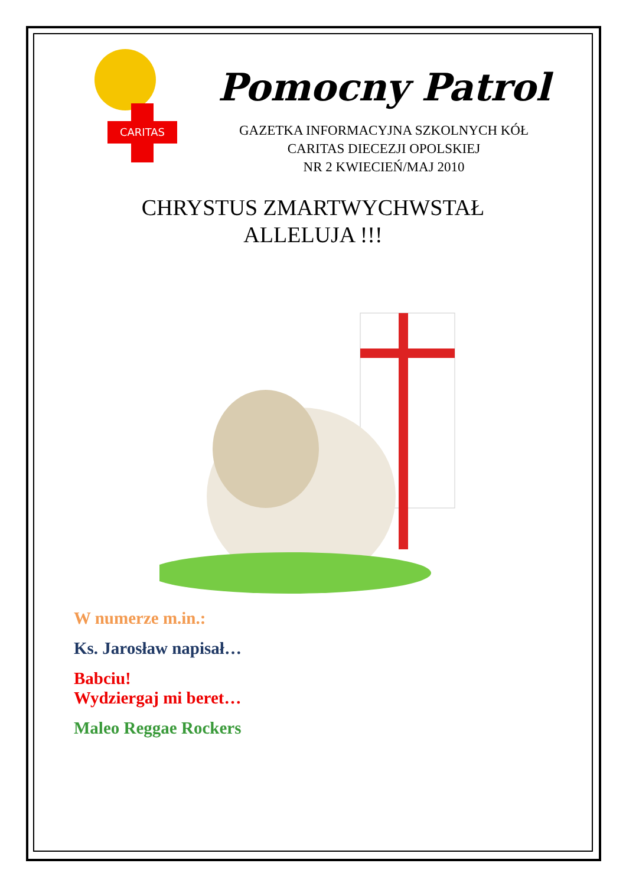CARITAS
Pomocny Patrol
GAZETKA INFORMACYJNA SZKOLNYCH KÓŁ
CARITAS DIECEZJI OPOLSKIEJ
NR 2 KWIECIEŃ/MAJ 2010
CHRYSTUS ZMARTWYCHWSTAŁ
ALLELUJA !!!
W numerze m.in.:
Ks. Jarosław napisał…
Babciu!
Wydziergaj mi beret…
Maleo Reggae Rockers